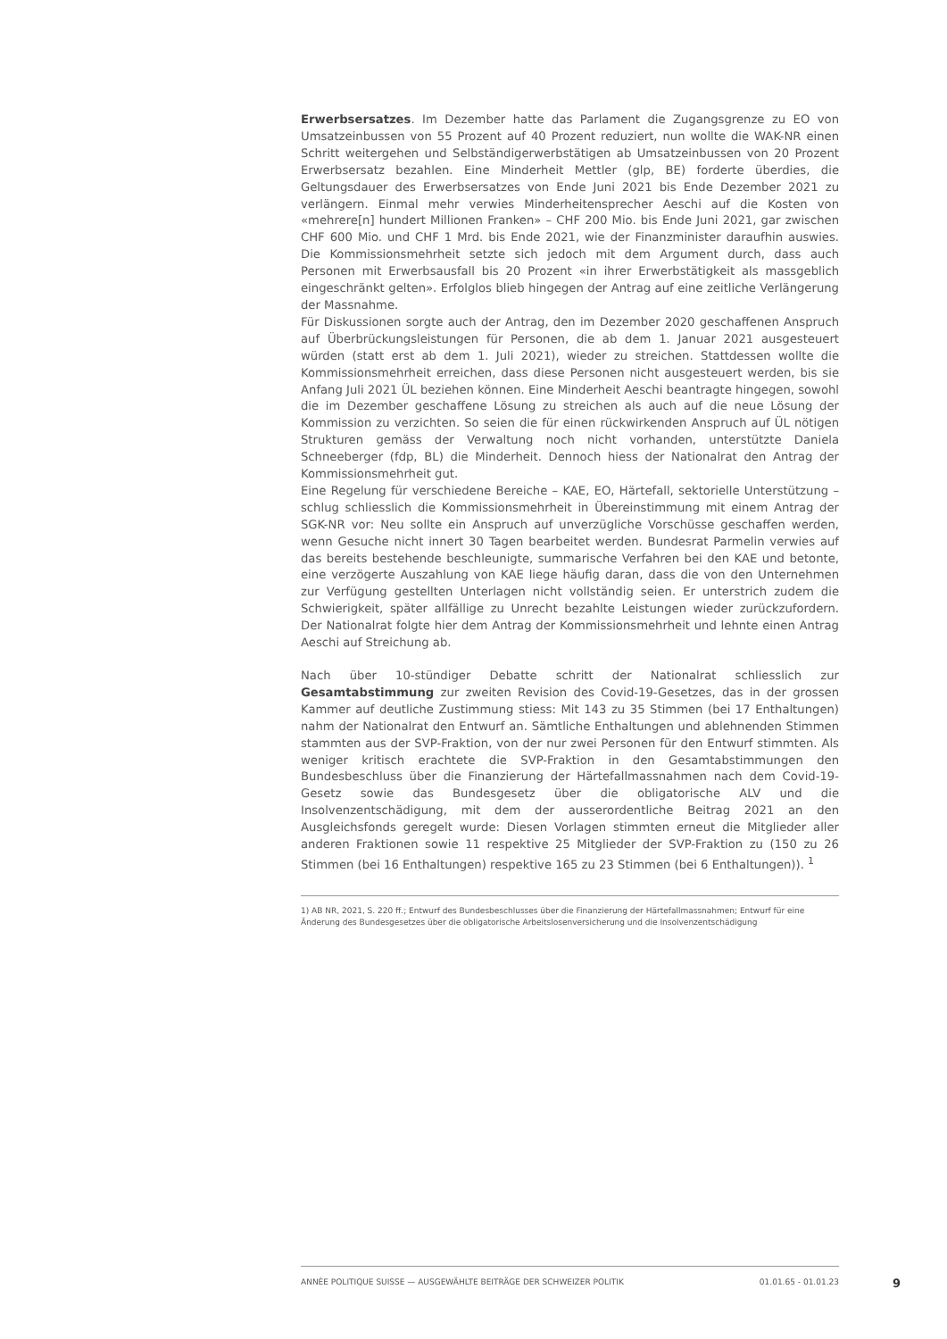Erwerbsersatzes. Im Dezember hatte das Parlament die Zugangsgrenze zu EO von Umsatzeinbussen von 55 Prozent auf 40 Prozent reduziert, nun wollte die WAK-NR einen Schritt weitergehen und Selbständigerwerbstätigen ab Umsatzeinbussen von 20 Prozent Erwerbsersatz bezahlen. Eine Minderheit Mettler (glp, BE) forderte überdies, die Geltungsdauer des Erwerbsersatzes von Ende Juni 2021 bis Ende Dezember 2021 zu verlängern. Einmal mehr verwies Minderheitensprecher Aeschi auf die Kosten von «mehrere[n] hundert Millionen Franken» – CHF 200 Mio. bis Ende Juni 2021, gar zwischen CHF 600 Mio. und CHF 1 Mrd. bis Ende 2021, wie der Finanzminister daraufhin auswies. Die Kommissionsmehrheit setzte sich jedoch mit dem Argument durch, dass auch Personen mit Erwerbsausfall bis 20 Prozent «in ihrer Erwerbstätigkeit als massgeblich eingeschränkt gelten». Erfolglos blieb hingegen der Antrag auf eine zeitliche Verlängerung der Massnahme.
Für Diskussionen sorgte auch der Antrag, den im Dezember 2020 geschaffenen Anspruch auf Überbrückungsleistungen für Personen, die ab dem 1. Januar 2021 ausgesteuert würden (statt erst ab dem 1. Juli 2021), wieder zu streichen. Stattdessen wollte die Kommissionsmehrheit erreichen, dass diese Personen nicht ausgesteuert werden, bis sie Anfang Juli 2021 ÜL beziehen können. Eine Minderheit Aeschi beantragte hingegen, sowohl die im Dezember geschaffene Lösung zu streichen als auch auf die neue Lösung der Kommission zu verzichten. So seien die für einen rückwirkenden Anspruch auf ÜL nötigen Strukturen gemäss der Verwaltung noch nicht vorhanden, unterstützte Daniela Schneeberger (fdp, BL) die Minderheit. Dennoch hiess der Nationalrat den Antrag der Kommissionsmehrheit gut.
Eine Regelung für verschiedene Bereiche – KAE, EO, Härtefall, sektorielle Unterstützung – schlug schliesslich die Kommissionsmehrheit in Übereinstimmung mit einem Antrag der SGK-NR vor: Neu sollte ein Anspruch auf unverzügliche Vorschüsse geschaffen werden, wenn Gesuche nicht innert 30 Tagen bearbeitet werden. Bundesrat Parmelin verwies auf das bereits bestehende beschleunigte, summarische Verfahren bei den KAE und betonte, eine verzögerte Auszahlung von KAE liege häufig daran, dass die von den Unternehmen zur Verfügung gestellten Unterlagen nicht vollständig seien. Er unterstrich zudem die Schwierigkeit, später allfällige zu Unrecht bezahlte Leistungen wieder zurückzufordern. Der Nationalrat folgte hier dem Antrag der Kommissionsmehrheit und lehnte einen Antrag Aeschi auf Streichung ab.
Nach über 10-stündiger Debatte schritt der Nationalrat schliesslich zur Gesamtabstimmung zur zweiten Revision des Covid-19-Gesetzes, das in der grossen Kammer auf deutliche Zustimmung stiess: Mit 143 zu 35 Stimmen (bei 17 Enthaltungen) nahm der Nationalrat den Entwurf an. Sämtliche Enthaltungen und ablehnenden Stimmen stammten aus der SVP-Fraktion, von der nur zwei Personen für den Entwurf stimmten. Als weniger kritisch erachtete die SVP-Fraktion in den Gesamtabstimmungen den Bundesbeschluss über die Finanzierung der Härtefallmassnahmen nach dem Covid-19-Gesetz sowie das Bundesgesetz über die obligatorische ALV und die Insolvenzentschädigung, mit dem der ausserordentliche Beitrag 2021 an den Ausgleichsfonds geregelt wurde: Diesen Vorlagen stimmten erneut die Mitglieder aller anderen Fraktionen sowie 11 respektive 25 Mitglieder der SVP-Fraktion zu (150 zu 26 Stimmen (bei 16 Enthaltungen) respektive 165 zu 23 Stimmen (bei 6 Enthaltungen)). <sup>1</sup>
1) AB NR, 2021, S. 220 ff.; Entwurf des Bundesbeschlusses über die Finanzierung der Härtefallmassnahmen; Entwurf für eine Änderung des Bundesgesetzes über die obligatorische Arbeitslosenversicherung und die Insolvenzentschädigung
ANNÉE POLITIQUE SUISSE — AUSGEWÄHLTE BEITRÄGE DER SCHWEIZER POLITIK 01.01.65 - 01.01.23
9